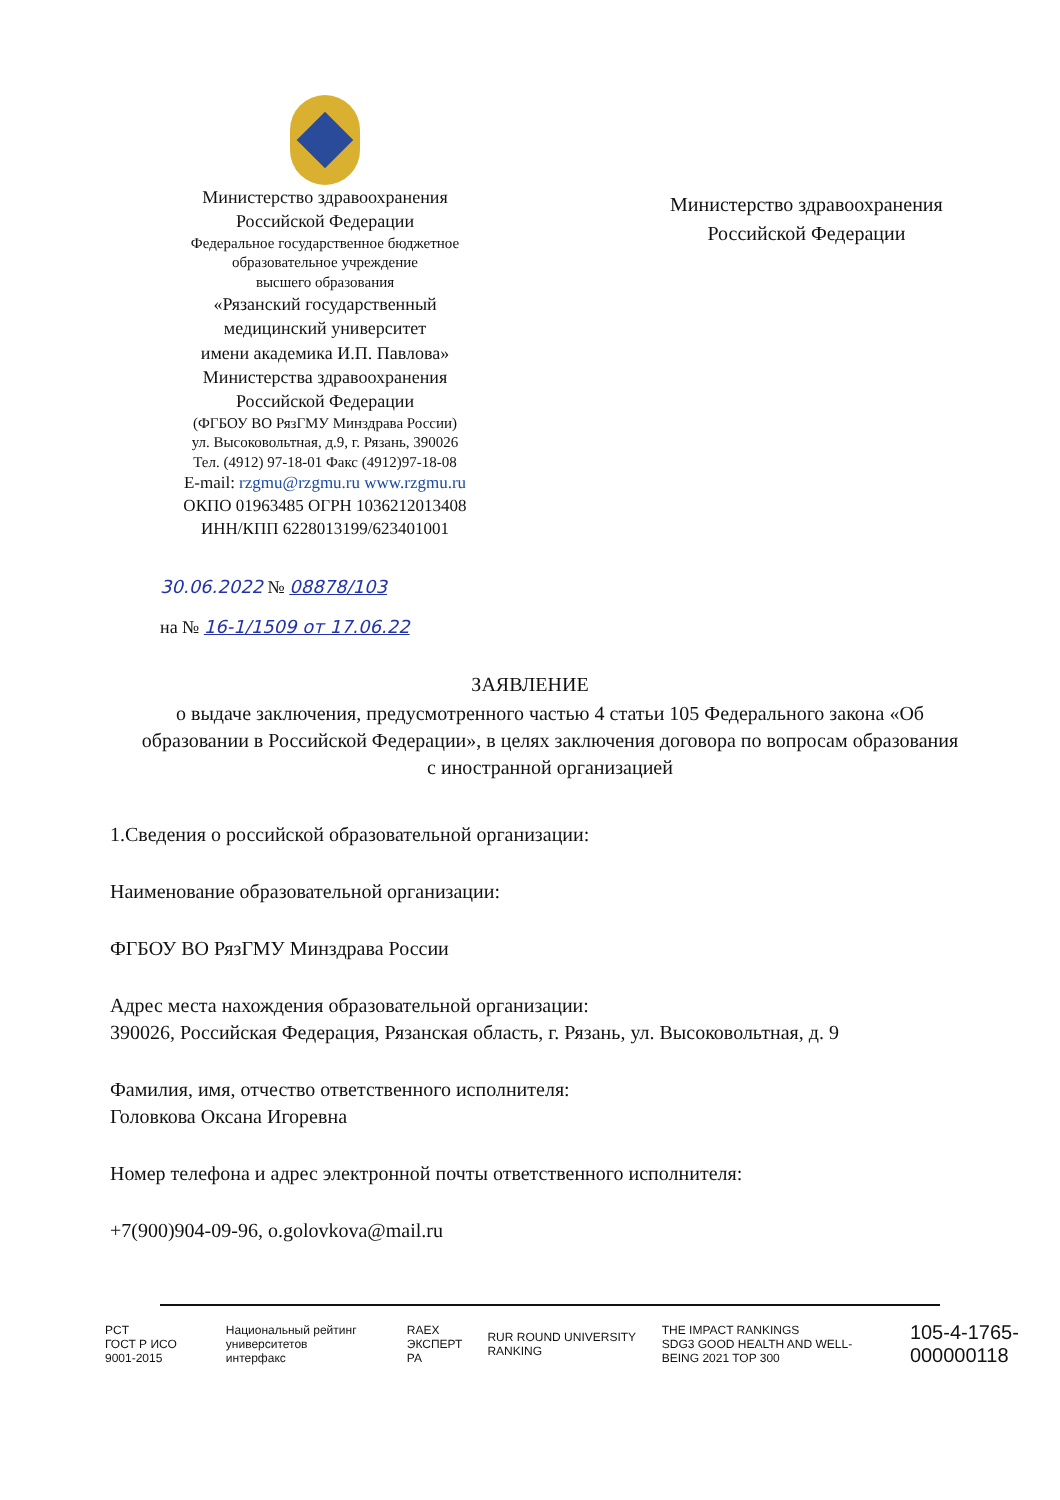Министерство здравоохранения
Российской Федерации
Федеральное государственное бюджетное
образовательное учреждение
высшего образования
«Рязанский государственный
медицинский университет
имени академика И.П. Павлова»
Министерства здравоохранения
Российской Федерации
(ФГБОУ ВО РязГМУ Минздрава России)
ул. Высоковольтная, д.9, г. Рязань, 390026
Тел. (4912) 97-18-01 Факс (4912)97-18-08
E-mail: rzgmu@rzgmu.ru www.rzgmu.ru
ОКПО 01963485 ОГРН 1036212013408
ИНН/КПП 6228013199/623401001
Министерство здравоохранения
Российской Федерации
30.06.2022 № 08878/103
на № 16-1/1509 от 17.06.22
ЗАЯВЛЕНИЕ
о выдаче заключения, предусмотренного частью 4 статьи 105 Федерального закона «Об образовании в Российской Федерации», в целях заключения договора по вопросам образования с иностранной организацией
1.Сведения о российской образовательной организации:
Наименование образовательной организации:
ФГБОУ ВО РязГМУ Минздрава России
Адрес места нахождения образовательной организации:
390026, Российская Федерация, Рязанская область, г. Рязань, ул. Высоковольтная, д. 9
Фамилия, имя, отчество ответственного исполнителя:
Головкова Оксана Игоревна
Номер телефона и адрес электронной почты ответственного исполнителя:
+7(900)904-09-96, o.golovkova@mail.ru
PCT
ГОСТ Р ИСО 9001-2015 Национальный рейтинг университетов
интерфакс RAEX
ЭКСПЕРТ РА RUR ROUND UNIVERSITY RANKING THE IMPACT RANKINGS
SDG3 GOOD HEALTH AND WELL-BEING 2021 TOP 300 105-4-1765-000000118